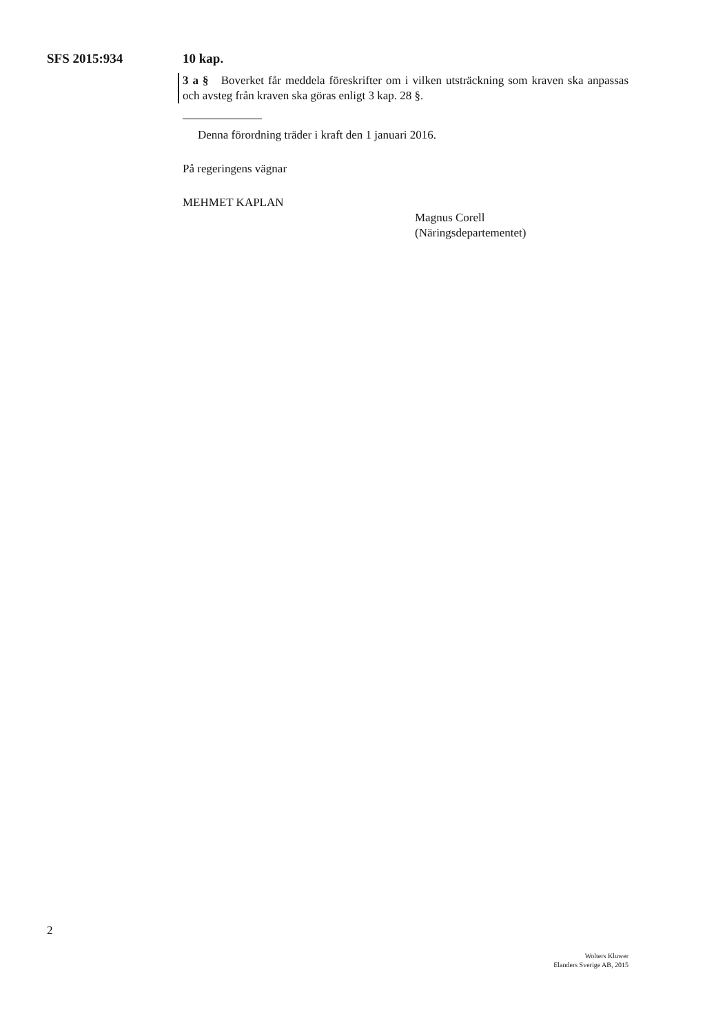SFS 2015:934 10 kap.
3 a § Boverket får meddela föreskrifter om i vilken utsträckning som kraven ska anpassas och avsteg från kraven ska göras enligt 3 kap. 28 §.
Denna förordning träder i kraft den 1 januari 2016.
På regeringens vägnar
MEHMET KAPLAN
Magnus Corell
(Näringsdepartementet)
2
Wolters Kluwer
Elanders Sverige AB, 2015